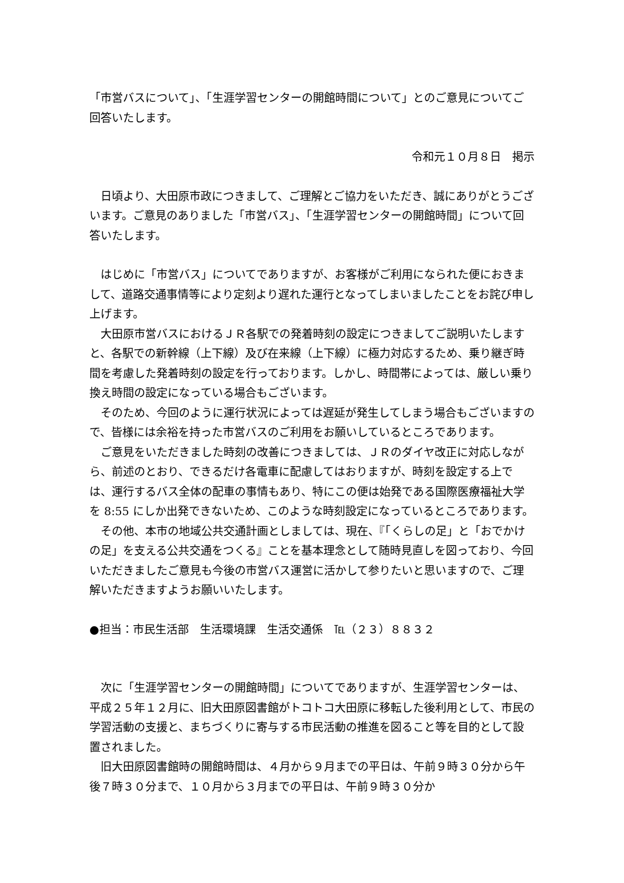「市営バスについて」、「生涯学習センターの開館時間について」とのご意見についてご回答いたします。
令和元１０月８日　掲示
日頃より、大田原市政につきまして、ご理解とご協力をいただき、誠にありがとうございます。ご意見のありました「市営バス」、「生涯学習センターの開館時間」について回答いたします。
はじめに「市営バス」についてでありますが、お客様がご利用になられた便におきまして、道路交通事情等により定刻より遅れた運行となってしまいましたことをお詫び申し上げます。
大田原市営バスにおけるＪＲ各駅での発着時刻の設定につきましてご説明いたしますと、各駅での新幹線（上下線）及び在来線（上下線）に極力対応するため、乗り継ぎ時間を考慮した発着時刻の設定を行っております。しかし、時間帯によっては、厳しい乗り換え時間の設定になっている場合もございます。
そのため、今回のように運行状況によっては遅延が発生してしまう場合もございますので、皆様には余裕を持った市営バスのご利用をお願いしているところであります。
ご意見をいただきました時刻の改善につきましては、ＪＲのダイヤ改正に対応しながら、前述のとおり、できるだけ各電車に配慮してはおりますが、時刻を設定する上では、運行するバス全体の配車の事情もあり、特にこの便は始発である国際医療福祉大学を 8:55 にしか出発できないため、このような時刻設定になっているところであります。
その他、本市の地域公共交通計画としましては、現在、『「くらしの足」と「おでかけの足」を支える公共交通をつくる』ことを基本理念として随時見直しを図っており、今回いただきましたご意見も今後の市営バス運営に活かして参りたいと思いますので、ご理解いただきますようお願いいたします。
●担当：市民生活部　生活環境課　生活交通係　℡（２３）８８３２
次に「生涯学習センターの開館時間」についてでありますが、生涯学習センターは、平成２５年１２月に、旧大田原図書館がトコトコ大田原に移転した後利用として、市民の学習活動の支援と、まちづくりに寄与する市民活動の推進を図ること等を目的として設置されました。
旧大田原図書館時の開館時間は、４月から９月までの平日は、午前９時３０分から午後７時３０分まで、１０月から３月までの平日は、午前９時３０分か